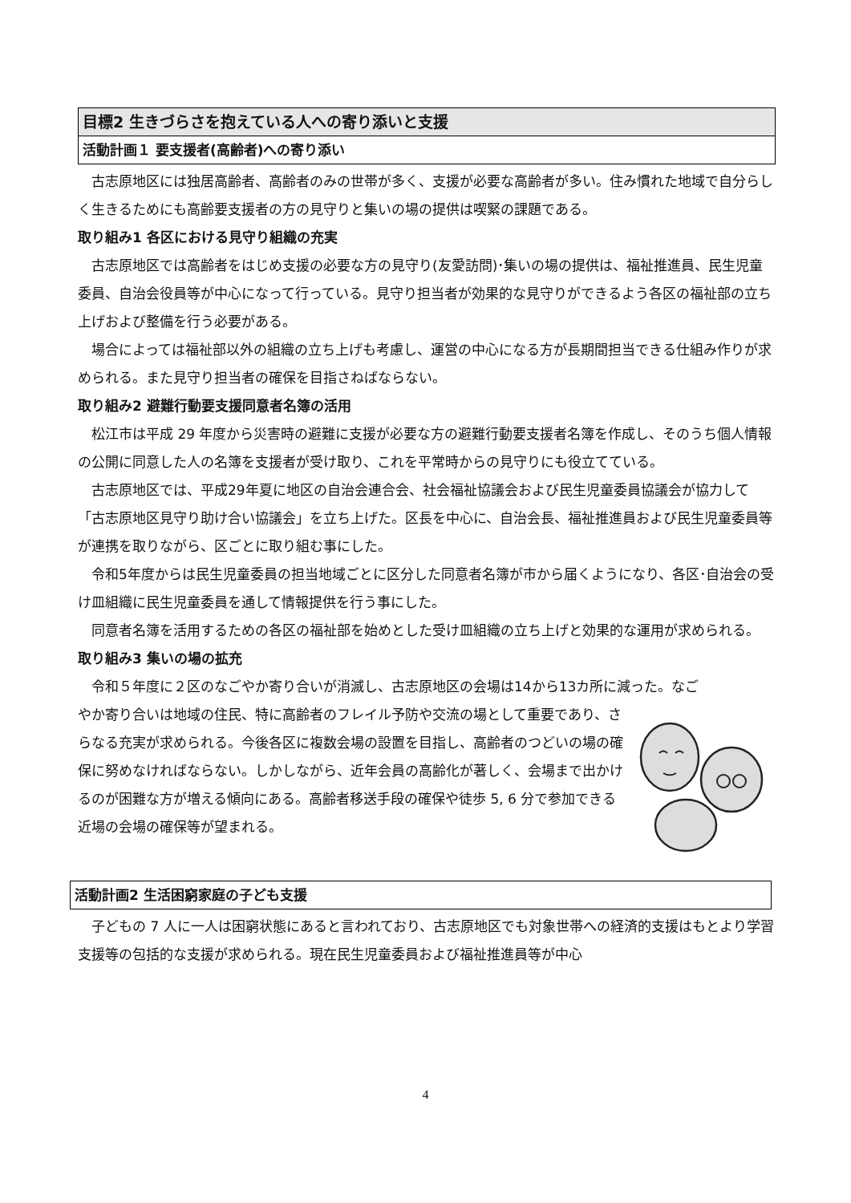目標2 生きづらさを抱えている人への寄り添いと支援
活動計画１ 要支援者(高齢者)への寄り添い
　古志原地区には独居高齢者、高齢者のみの世帯が多く、支援が必要な高齢者が多い。住み慣れた地域で自分らしく生きるためにも高齢要支援者の方の見守りと集いの場の提供は喫緊の課題である。
取り組み1 各区における見守り組織の充実
　古志原地区では高齢者をはじめ支援の必要な方の見守り(友愛訪問)･集いの場の提供は、福祉推進員、民生児童委員、自治会役員等が中心になって行っている。見守り担当者が効果的な見守りができるよう各区の福祉部の立ち上げおよび整備を行う必要がある。
　場合によっては福祉部以外の組織の立ち上げも考慮し、運営の中心になる方が長期間担当できる仕組み作りが求められる。また見守り担当者の確保を目指さねばならない。
取り組み2 避難行動要支援同意者名簿の活用
　松江市は平成 29 年度から災害時の避難に支援が必要な方の避難行動要支援者名簿を作成し、そのうち個人情報の公開に同意した人の名簿を支援者が受け取り、これを平常時からの見守りにも役立てている。
　古志原地区では、平成29年夏に地区の自治会連合会、社会福祉協議会および民生児童委員協議会が協力して「古志原地区見守り助け合い協議会」を立ち上げた。区長を中心に、自治会長、福祉推進員および民生児童委員等が連携を取りながら、区ごとに取り組む事にした。
　令和5年度からは民生児童委員の担当地域ごとに区分した同意者名簿が市から届くようになり、各区･自治会の受け皿組織に民生児童委員を通して情報提供を行う事にした。
　同意者名簿を活用するための各区の福祉部を始めとした受け皿組織の立ち上げと効果的な運用が求められる。
取り組み3 集いの場の拡充
　令和５年度に２区のなごやか寄り合いが消滅し、古志原地区の会場は14から13カ所に減った。なご
やか寄り合いは地域の住民、特に高齢者のフレイル予防や交流の場として重要であり、さらなる充実が求められる。今後各区に複数会場の設置を目指し、高齢者のつどいの場の確保に努めなければならない。しかしながら、近年会員の高齢化が著しく、会場まで出かけるのが困難な方が増える傾向にある。高齢者移送手段の確保や徒歩 5, 6 分で参加できる近場の会場の確保等が望まれる。
活動計画2 生活困窮家庭の子ども支援
　子どもの 7 人に一人は困窮状態にあると言われており、古志原地区でも対象世帯への経済的支援はもとより学習支援等の包括的な支援が求められる。現在民生児童委員および福祉推進員等が中心
4